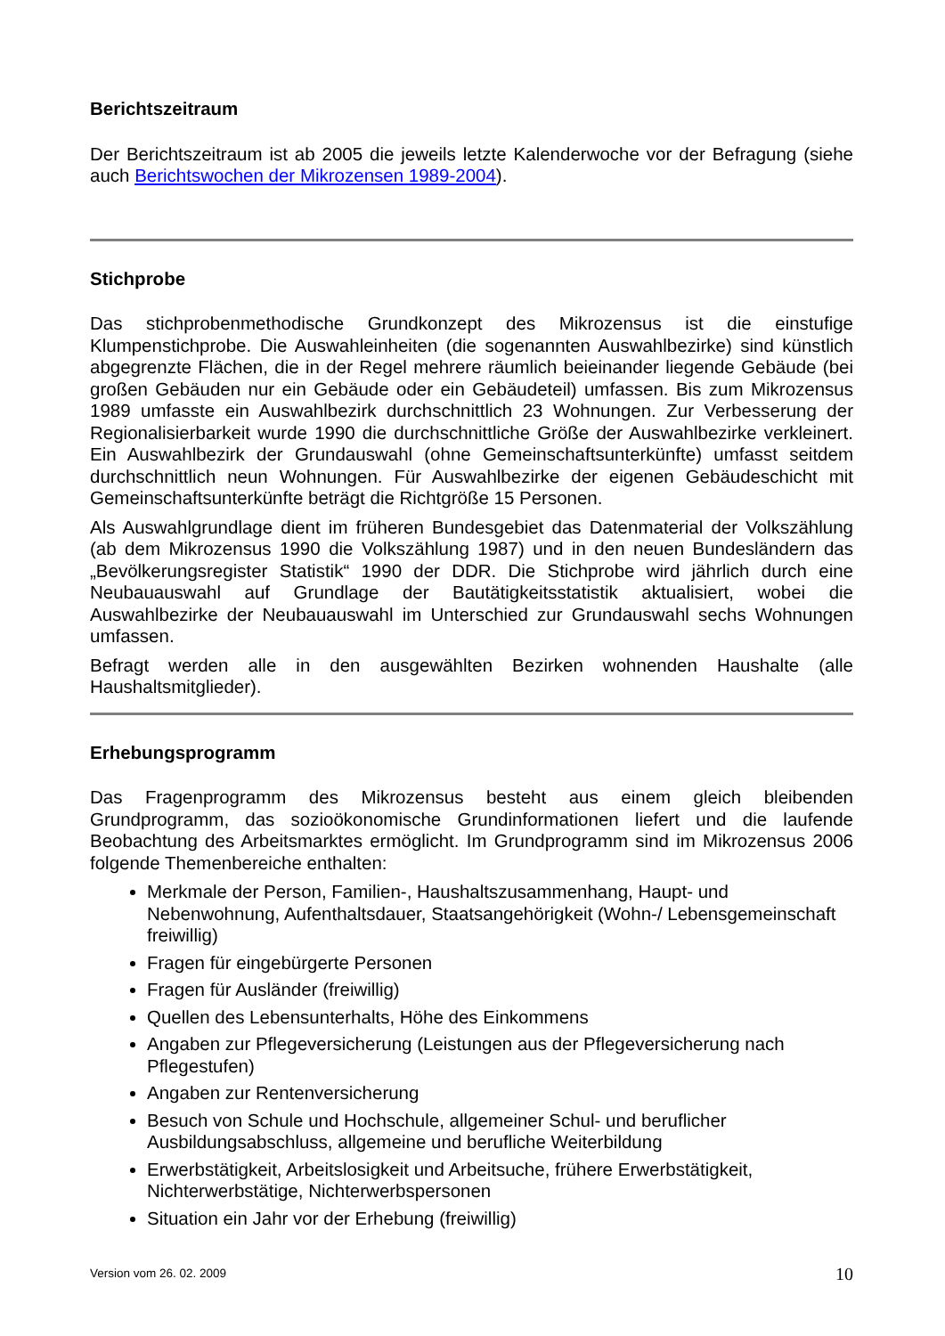Berichtszeitraum
Der Berichtszeitraum ist ab 2005 die jeweils letzte Kalenderwoche vor der Befragung (siehe auch Berichtswochen der Mikrozensen 1989-2004).
Stichprobe
Das stichprobenmethodische Grundkonzept des Mikrozensus ist die einstufige Klumpenstichprobe. Die Auswahleinheiten (die sogenannten Auswahlbezirke) sind künstlich abgegrenzte Flächen, die in der Regel mehrere räumlich beieinander liegende Gebäude (bei großen Gebäuden nur ein Gebäude oder ein Gebäudeteil) umfassen. Bis zum Mikrozensus 1989 umfasste ein Auswahlbezirk durchschnittlich 23 Wohnungen. Zur Verbesserung der Regionalisierbarkeit wurde 1990 die durchschnittliche Größe der Auswahlbezirke verkleinert. Ein Auswahlbezirk der Grundauswahl (ohne Gemeinschaftsunterkünfte) umfasst seitdem durchschnittlich neun Wohnungen. Für Auswahlbezirke der eigenen Gebäudeschicht mit Gemeinschaftsunterkünfte beträgt die Richtgröße 15 Personen.
Als Auswahlgrundlage dient im früheren Bundesgebiet das Datenmaterial der Volkszählung (ab dem Mikrozensus 1990 die Volkszählung 1987) und in den neuen Bundesländern das „Bevölkerungsregister Statistik“ 1990 der DDR. Die Stichprobe wird jährlich durch eine Neubauauswahl auf Grundlage der Bautätigkeitsstatistik aktualisiert, wobei die Auswahlbezirke der Neubauauswahl im Unterschied zur Grundauswahl sechs Wohnungen umfassen.
Befragt werden alle in den ausgewählten Bezirken wohnenden Haushalte (alle Haushaltsmitglieder).
Erhebungsprogramm
Das Fragenprogramm des Mikrozensus besteht aus einem gleich bleibenden Grundprogramm, das sozioökonomische Grundinformationen liefert und die laufende Beobachtung des Arbeitsmarktes ermöglicht. Im Grundprogramm sind im Mikrozensus 2006 folgende Themenbereiche enthalten:
Merkmale der Person, Familien-, Haushaltszusammenhang, Haupt- und Nebenwohnung, Aufenthaltsdauer, Staatsangehörigkeit (Wohn-/ Lebensgemeinschaft freiwillig)
Fragen für eingebürgerte Personen
Fragen für Ausländer (freiwillig)
Quellen des Lebensunterhalts, Höhe des Einkommens
Angaben zur Pflegeversicherung (Leistungen aus der Pflegeversicherung nach Pflegestufen)
Angaben zur Rentenversicherung
Besuch von Schule und Hochschule, allgemeiner Schul- und beruflicher Ausbildungsabschluss, allgemeine und berufliche Weiterbildung
Erwerbstätigkeit, Arbeitslosigkeit und Arbeitsuche, frühere Erwerbstätigkeit, Nichterwerbstätige, Nichterwerbspersonen
Situation ein Jahr vor der Erhebung (freiwillig)
Version vom 26. 02. 2009 10